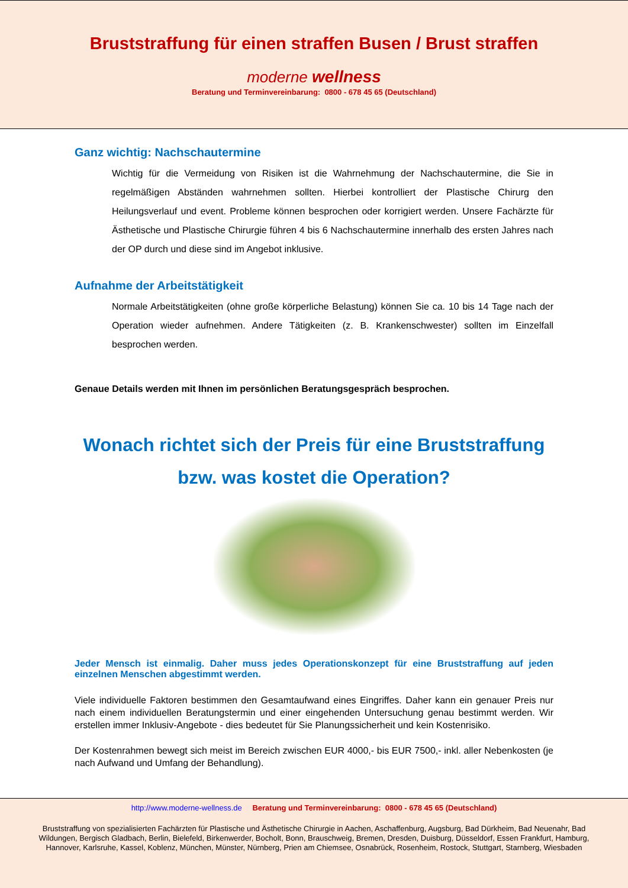Bruststraffung für einen straffen Busen / Brust straffen
moderne wellness
Beratung und Terminvereinbarung: 0800 - 678 45 65 (Deutschland)
Ganz wichtig: Nachschautermine
Wichtig für die Vermeidung von Risiken ist die Wahrnehmung der Nachschautermine, die Sie in regelmäßigen Abständen wahrnehmen sollten. Hierbei kontrolliert der Plastische Chirurg den Heilungsverlauf und event. Probleme können besprochen oder korrigiert werden. Unsere Fachärzte für Ästhetische und Plastische Chirurgie führen 4 bis 6 Nachschautermine innerhalb des ersten Jahres nach der OP durch und diese sind im Angebot inklusive.
Aufnahme der Arbeitstätigkeit
Normale Arbeitstätigkeiten (ohne große körperliche Belastung) können Sie ca. 10 bis 14 Tage nach der Operation wieder aufnehmen. Andere Tätigkeiten (z. B. Krankenschwester) sollten im Einzelfall besprochen werden.
Genaue Details werden mit Ihnen im persönlichen Beratungsgespräch besprochen.
Wonach richtet sich der Preis für eine Bruststraffung bzw. was kostet die Operation?
Jeder Mensch ist einmalig. Daher muss jedes Operationskonzept für eine Bruststraffung auf jeden einzelnen Menschen abgestimmt werden.
Viele individuelle Faktoren bestimmen den Gesamtaufwand eines Eingriffes. Daher kann ein genauer Preis nur nach einem individuellen Beratungstermin und einer eingehenden Untersuchung genau bestimmt werden. Wir erstellen immer Inklusiv-Angebote - dies bedeutet für Sie Planungssicherheit und kein Kostenrisiko.
Der Kostenrahmen bewegt sich meist im Bereich zwischen EUR 4000,- bis EUR 7500,- inkl. aller Nebenkosten (je nach Aufwand und Umfang der Behandlung).
http://www.moderne-wellness.de Beratung und Terminvereinbarung: 0800 - 678 45 65 (Deutschland)
Bruststraffung von spezialisierten Fachärzten für Plastische und Ästhetische Chirurgie in Aachen, Aschaffenburg, Augsburg, Bad Dürkheim, Bad Neuenahr, Bad Wildungen, Bergisch Gladbach, Berlin, Bielefeld, Birkenwerder, Bocholt, Bonn, Brauschweig, Bremen, Dresden, Duisburg, Düsseldorf, Essen Frankfurt, Hamburg, Hannover, Karlsruhe, Kassel, Koblenz, München, Münster, Nürnberg, Prien am Chiemsee, Osnabrück, Rosenheim, Rostock, Stuttgart, Starnberg, Wiesbaden